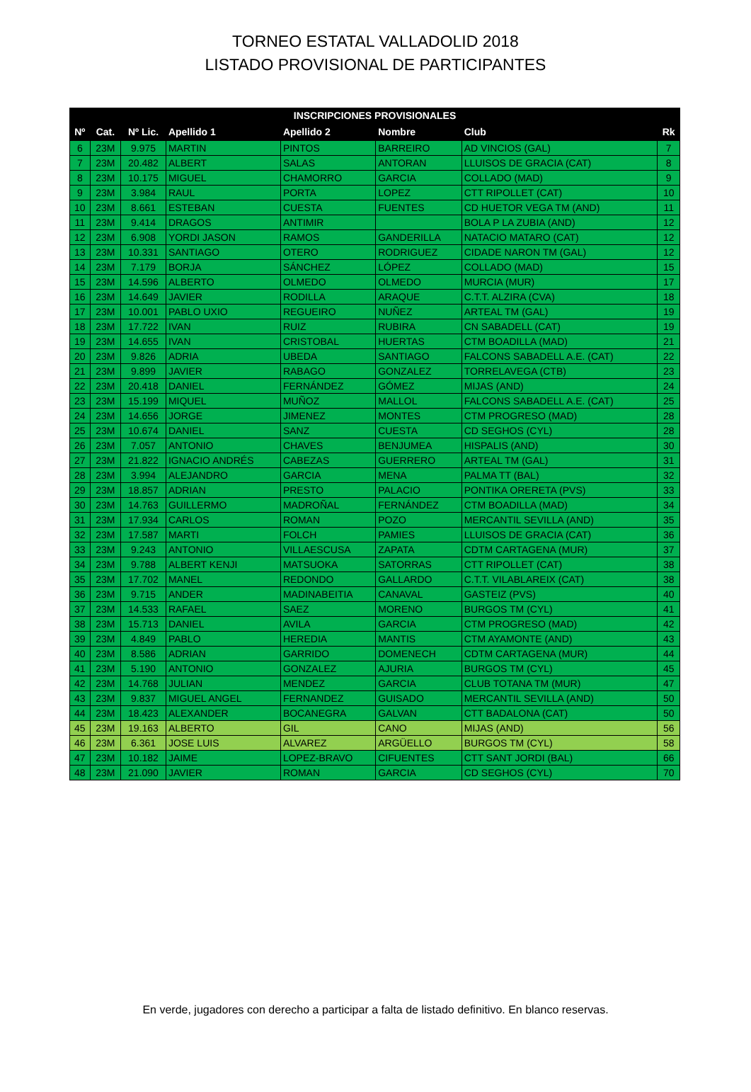TORNEO ESTATAL VALLADOLID 2018
LISTADO PROVISIONAL DE PARTICIPANTES
| INSCRIPCIONES PROVISIONALES | | | | | | | |
| --- | --- | --- | --- | --- | --- | --- | --- |
| Nº | Cat. | Nº Lic. | Apellido 1 | Apellido 2 | Nombre | Club | Rk |
| 6 | 23M | 9.975 | MARTIN | PINTOS | BARREIRO | AD VINCIOS (GAL) | 7 |
| 7 | 23M | 20.482 | ALBERT | SALAS | ANTORAN | LLUISOS DE GRACIA (CAT) | 8 |
| 8 | 23M | 10.175 | MIGUEL | CHAMORRO | GARCIA | COLLADO (MAD) | 9 |
| 9 | 23M | 3.984 | RAUL | PORTA | LOPEZ | CTT RIPOLLET (CAT) | 10 |
| 10 | 23M | 8.661 | ESTEBAN | CUESTA | FUENTES | CD HUETOR VEGA TM (AND) | 11 |
| 11 | 23M | 9.414 | DRAGOS | ANTIMIR | | BOLA P LA ZUBIA (AND) | 12 |
| 12 | 23M | 6.908 | YORDI JASON | RAMOS | GANDERILLA | NATACIO MATARO (CAT) | 12 |
| 13 | 23M | 10.331 | SANTIAGO | OTERO | RODRIGUEZ | CIDADE NARON TM (GAL) | 12 |
| 14 | 23M | 7.179 | BORJA | SÁNCHEZ | LÓPEZ | COLLADO (MAD) | 15 |
| 15 | 23M | 14.596 | ALBERTO | OLMEDO | OLMEDO | MURCIA (MUR) | 17 |
| 16 | 23M | 14.649 | JAVIER | RODILLA | ARAQUE | C.T.T. ALZIRA (CVA) | 18 |
| 17 | 23M | 10.001 | PABLO UXIO | REGUEIRO | NUÑEZ | ARTEAL TM (GAL) | 19 |
| 18 | 23M | 17.722 | IVAN | RUIZ | RUBIRA | CN SABADELL (CAT) | 19 |
| 19 | 23M | 14.655 | IVAN | CRISTOBAL | HUERTAS | CTM BOADILLA (MAD) | 21 |
| 20 | 23M | 9.826 | ADRIA | UBEDA | SANTIAGO | FALCONS SABADELL A.E. (CAT) | 22 |
| 21 | 23M | 9.899 | JAVIER | RABAGO | GONZALEZ | TORRELAVEGA (CTB) | 23 |
| 22 | 23M | 20.418 | DANIEL | FERNÁNDEZ | GÓMEZ | MIJAS (AND) | 24 |
| 23 | 23M | 15.199 | MIQUEL | MUÑOZ | MALLOL | FALCONS SABADELL A.E. (CAT) | 25 |
| 24 | 23M | 14.656 | JORGE | JIMENEZ | MONTES | CTM PROGRESO (MAD) | 28 |
| 25 | 23M | 10.674 | DANIEL | SANZ | CUESTA | CD SEGHOS (CYL) | 28 |
| 26 | 23M | 7.057 | ANTONIO | CHAVES | BENJUMEA | HISPALIS (AND) | 30 |
| 27 | 23M | 21.822 | IGNACIO ANDRÉS | CABEZAS | GUERRERO | ARTEAL TM (GAL) | 31 |
| 28 | 23M | 3.994 | ALEJANDRO | GARCIA | MENA | PALMA TT (BAL) | 32 |
| 29 | 23M | 18.857 | ADRIAN | PRESTO | PALACIO | PONTIKA ORERETA (PVS) | 33 |
| 30 | 23M | 14.763 | GUILLERMO | MADROÑAL | FERNÁNDEZ | CTM BOADILLA (MAD) | 34 |
| 31 | 23M | 17.934 | CARLOS | ROMAN | POZO | MERCANTIL SEVILLA (AND) | 35 |
| 32 | 23M | 17.587 | MARTI | FOLCH | PAMIES | LLUISOS DE GRACIA (CAT) | 36 |
| 33 | 23M | 9.243 | ANTONIO | VILLAESCUSA | ZAPATA | CDTM CARTAGENA (MUR) | 37 |
| 34 | 23M | 9.788 | ALBERT KENJI | MATSUOKA | SATORRAS | CTT RIPOLLET (CAT) | 38 |
| 35 | 23M | 17.702 | MANEL | REDONDO | GALLARDO | C.T.T. VILABLAREIX (CAT) | 38 |
| 36 | 23M | 9.715 | ANDER | MADINABEITIA | CANAVAL | GASTEIZ (PVS) | 40 |
| 37 | 23M | 14.533 | RAFAEL | SAEZ | MORENO | BURGOS TM (CYL) | 41 |
| 38 | 23M | 15.713 | DANIEL | AVILA | GARCIA | CTM PROGRESO (MAD) | 42 |
| 39 | 23M | 4.849 | PABLO | HEREDIA | MANTIS | CTM AYAMONTE (AND) | 43 |
| 40 | 23M | 8.586 | ADRIAN | GARRIDO | DOMENECH | CDTM CARTAGENA (MUR) | 44 |
| 41 | 23M | 5.190 | ANTONIO | GONZALEZ | AJURIA | BURGOS TM (CYL) | 45 |
| 42 | 23M | 14.768 | JULIAN | MENDEZ | GARCIA | CLUB TOTANA TM (MUR) | 47 |
| 43 | 23M | 9.837 | MIGUEL ANGEL | FERNANDEZ | GUISADO | MERCANTIL SEVILLA (AND) | 50 |
| 44 | 23M | 18.423 | ALEXANDER | BOCANEGRA | GALVAN | CTT BADALONA (CAT) | 50 |
| 45 | 23M | 19.163 | ALBERTO | GIL | CANO | MIJAS (AND) | 56 |
| 46 | 23M | 6.361 | JOSE LUIS | ALVAREZ | ARGÜELLO | BURGOS TM (CYL) | 58 |
| 47 | 23M | 10.182 | JAIME | LOPEZ-BRAVO | CIFUENTES | CTT SANT JORDI (BAL) | 66 |
| 48 | 23M | 21.090 | JAVIER | ROMAN | GARCIA | CD SEGHOS (CYL) | 70 |
En verde, jugadores con derecho a participar a falta de listado definitivo. En blanco reservas.